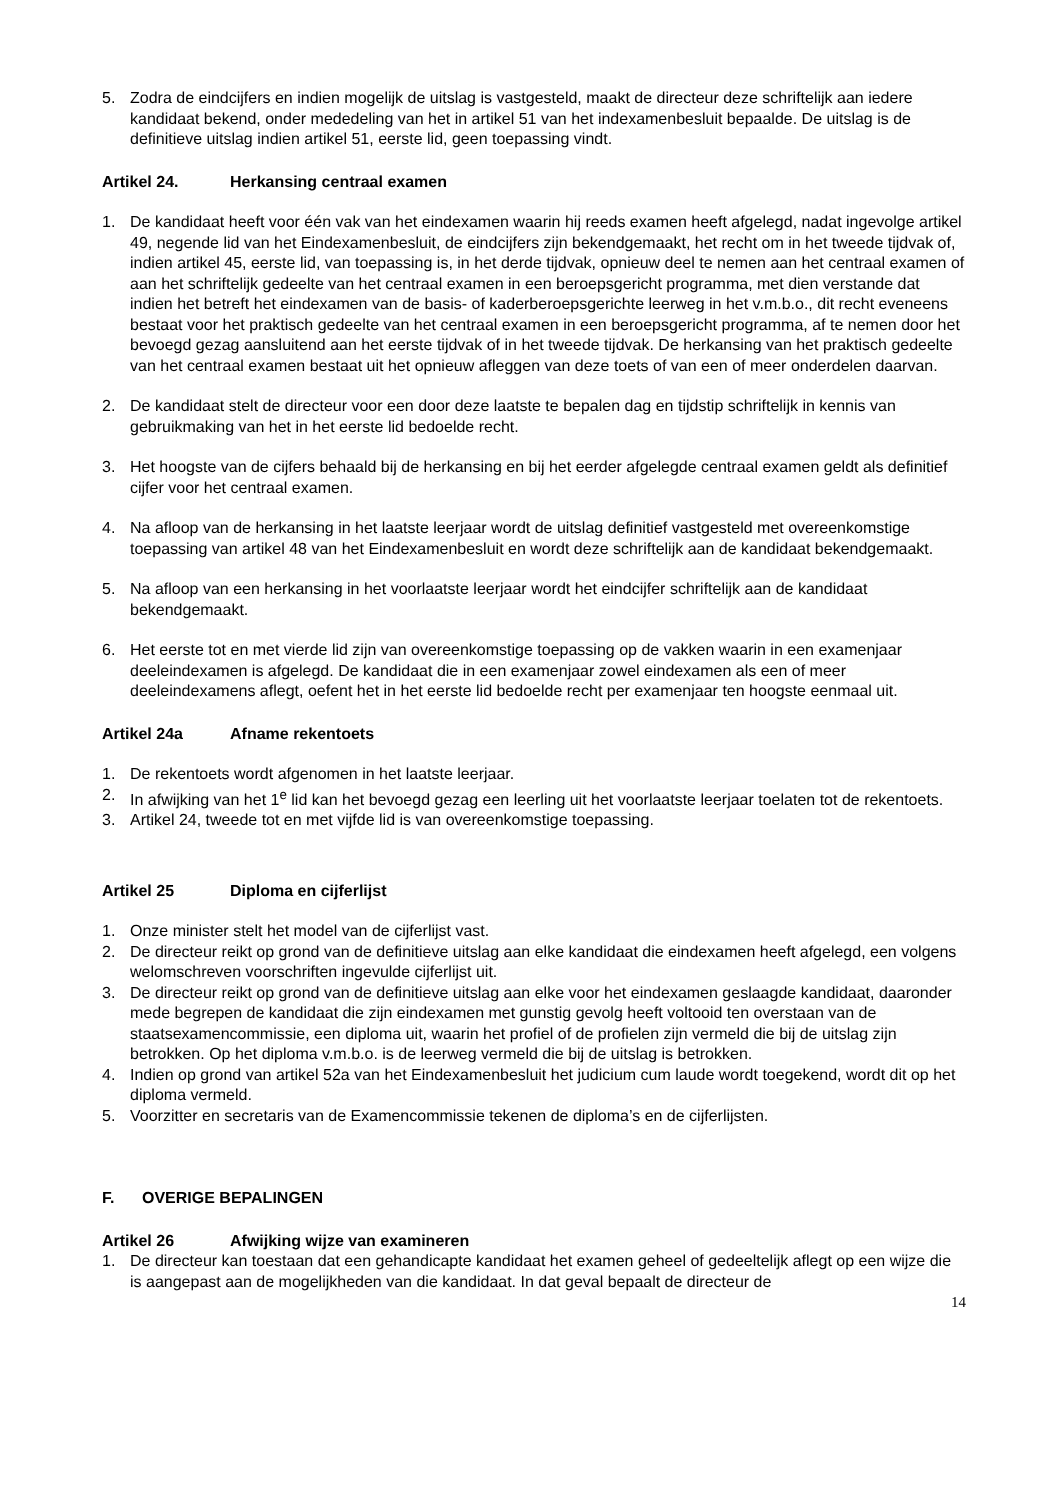5. Zodra de eindcijfers en indien mogelijk de uitslag is vastgesteld, maakt de directeur deze schriftelijk aan iedere kandidaat bekend, onder mededeling van het in artikel 51 van het indexamenbesluit bepaalde. De uitslag is de definitieve uitslag indien artikel 51, eerste lid, geen toepassing vindt.
Artikel 24. Herkansing centraal examen
1. De kandidaat heeft voor één vak van het eindexamen waarin hij reeds examen heeft afgelegd, nadat ingevolge artikel 49, negende lid van het Eindexamenbesluit, de eindcijfers zijn bekendgemaakt, het recht om in het tweede tijdvak of, indien artikel 45, eerste lid, van toepassing is, in het derde tijdvak, opnieuw deel te nemen aan het centraal examen of aan het schriftelijk gedeelte van het centraal examen in een beroepsgericht programma, met dien verstande dat indien het betreft het eindexamen van de basis- of kaderberoepsgerichte leerweg in het v.m.b.o., dit recht eveneens bestaat voor het praktisch gedeelte van het centraal examen in een beroepsgericht programma, af te nemen door het bevoegd gezag aansluitend aan het eerste tijdvak of in het tweede tijdvak. De herkansing van het praktisch gedeelte van het centraal examen bestaat uit het opnieuw afleggen van deze toets of van een of meer onderdelen daarvan.
2. De kandidaat stelt de directeur voor een door deze laatste te bepalen dag en tijdstip schriftelijk in kennis van gebruikmaking van het in het eerste lid bedoelde recht.
3. Het hoogste van de cijfers behaald bij de herkansing en bij het eerder afgelegde centraal examen geldt als definitief cijfer voor het centraal examen.
4. Na afloop van de herkansing in het laatste leerjaar wordt de uitslag definitief vastgesteld met overeenkomstige toepassing van artikel 48 van het Eindexamenbesluit en wordt deze schriftelijk aan de kandidaat bekendgemaakt.
5. Na afloop van een herkansing in het voorlaatste leerjaar wordt het eindcijfer schriftelijk aan de kandidaat bekendgemaakt.
6. Het eerste tot en met vierde lid zijn van overeenkomstige toepassing op de vakken waarin in een examenjaar deeleindexamen is afgelegd. De kandidaat die in een examenjaar zowel eindexamen als een of meer deeleindexamens aflegt, oefent het in het eerste lid bedoelde recht per examenjaar ten hoogste eenmaal uit.
Artikel 24a Afname rekentoets
1. De rekentoets wordt afgenomen in het laatste leerjaar.
2. In afwijking van het 1<sup>e</sup> lid kan het bevoegd gezag een leerling uit het voorlaatste leerjaar toelaten tot de rekentoets.
3. Artikel 24, tweede tot en met vijfde lid is van overeenkomstige toepassing.
Artikel 25 Diploma en cijferlijst
1. Onze minister stelt het model van de cijferlijst vast.
2. De directeur reikt op grond van de definitieve uitslag aan elke kandidaat die eindexamen heeft afgelegd, een volgens welomschreven voorschriften ingevulde cijferlijst uit.
3. De directeur reikt op grond van de definitieve uitslag aan elke voor het eindexamen geslaagde kandidaat, daaronder mede begrepen de kandidaat die zijn eindexamen met gunstig gevolg heeft voltooid ten overstaan van de staatsexamencommissie, een diploma uit, waarin het profiel of de profielen zijn vermeld die bij de uitslag zijn betrokken. Op het diploma v.m.b.o. is de leerweg vermeld die bij de uitslag is betrokken.
4. Indien op grond van artikel 52a van het Eindexamenbesluit het judicium cum laude wordt toegekend, wordt dit op het diploma vermeld.
5. Voorzitter en secretaris van de Examencommissie tekenen de diploma’s en de cijferlijsten.
F. OVERIGE BEPALINGEN
Artikel 26 Afwijking wijze van examineren
1. De directeur kan toestaan dat een gehandicapte kandidaat het examen geheel of gedeeltelijk aflegt op een wijze die is aangepast aan de mogelijkheden van die kandidaat. In dat geval bepaalt de directeur de
14